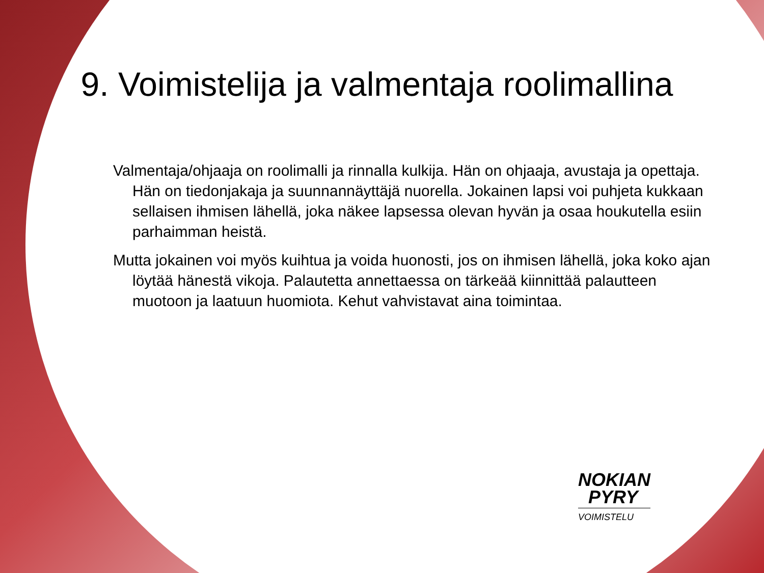9. Voimistelija ja valmentaja roolimallina
Valmentaja/ohjaaja on roolimalli ja rinnalla kulkija. Hän on ohjaaja, avustaja ja opettaja. Hän on tiedonjakaja ja suunnannäyttäjä nuorella. Jokainen lapsi voi puhjeta kukkaan sellaisen ihmisen lähellä, joka näkee lapsessa olevan hyvän ja osaa houkutella esiin parhaimman heistä.
Mutta jokainen voi myös kuihtua ja voida huonosti, jos on ihmisen lähellä, joka koko ajan löytää hänestä vikoja. Palautetta annettaessa on tärkeää kiinnittää palautteen muotoon ja laatuun huomiota. Kehut vahvistavat aina toimintaa.
NOKIAN
PYRY
VOIMISTELU